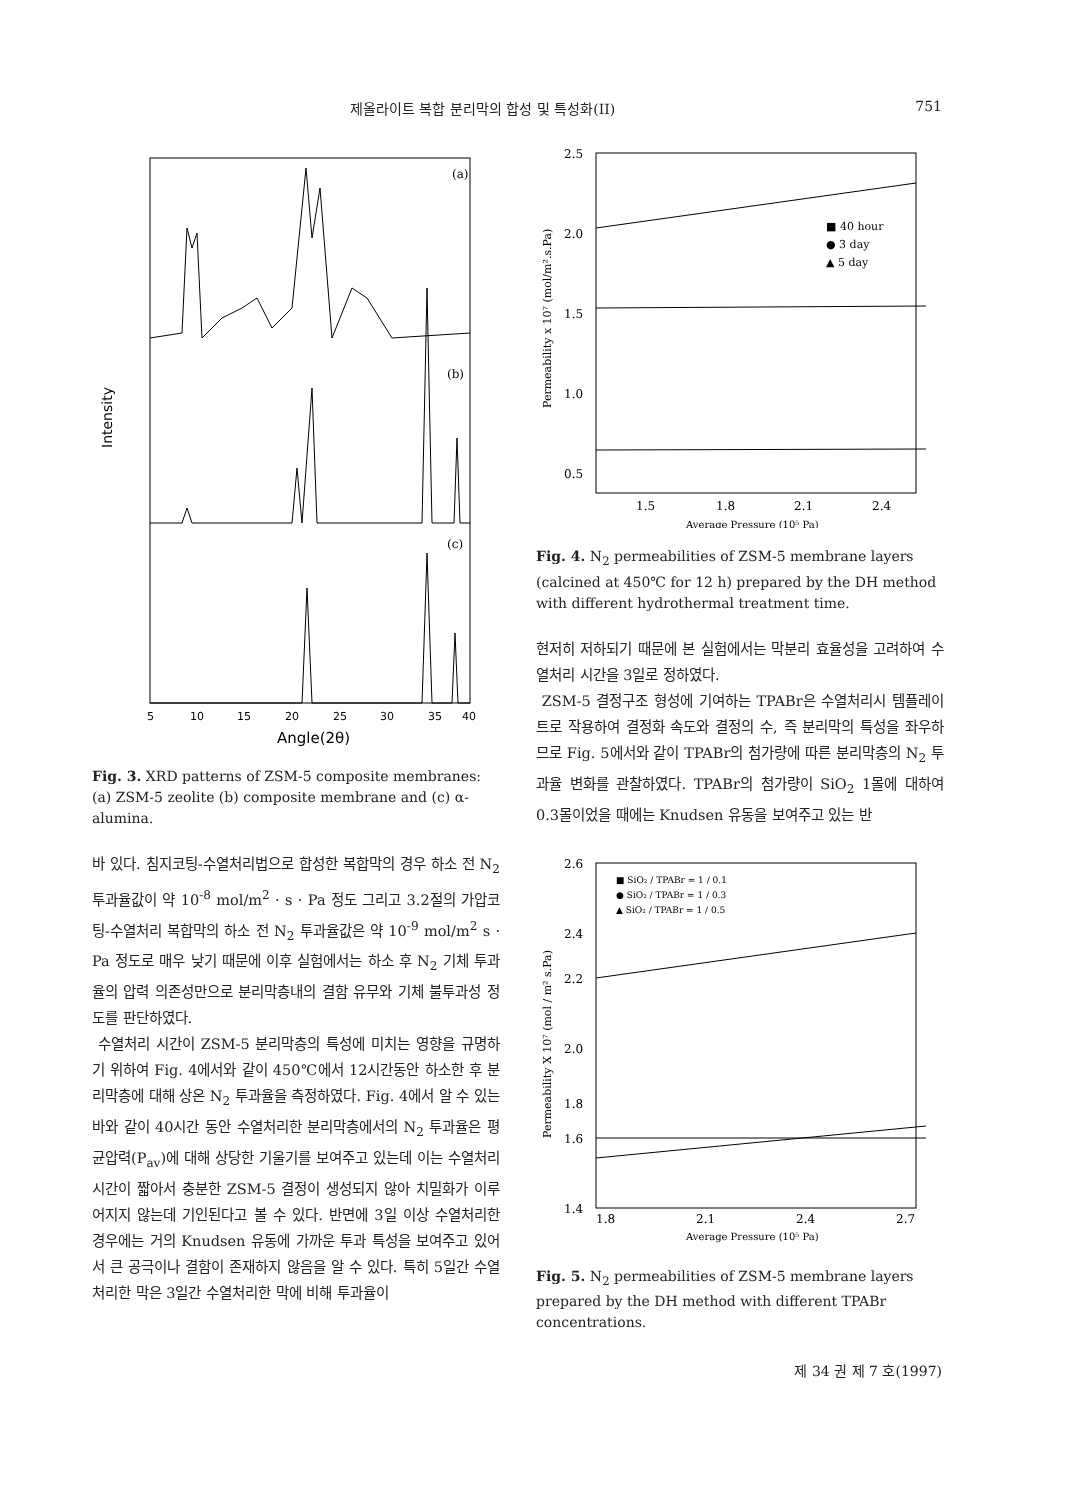제올라이트 복합 분리막의 합성 및 특성화(II) 751
(a)
(b)
(c)
Intensity
5
10
15
20
25
30
35
40
Angle(2θ)
Fig. 3. XRD patterns of ZSM-5 composite membranes: (a) ZSM-5 zeolite (b) composite membrane and (c) α-alumina.
바 있다. 침지코팅-수열처리법으로 합성한 복합막의 경우 하소 전 N<sub>2</sub> 투과율값이 약 10<sup>-8</sup> mol/m<sup>2</sup> · s · Pa 정도 그리고 3.2절의 가압코팅-수열처리 복합막의 하소 전 N<sub>2</sub> 투과율값은 약 10<sup>-9</sup> mol/m<sup>2</sup> s · Pa 정도로 매우 낮기 때문에 이후 실험에서는 하소 후 N<sub>2</sub> 기체 투과율의 압력 의존성만으로 분리막층내의 결함 유무와 기체 불투과성 정도를 판단하였다.
수열처리 시간이 ZSM-5 분리막층의 특성에 미치는 영향을 규명하기 위하여 Fig. 4에서와 같이 450℃에서 12시간동안 하소한 후 분리막층에 대해 상온 N<sub>2</sub> 투과율을 측정하였다. Fig. 4에서 알 수 있는 바와 같이 40시간 동안 수열처리한 분리막층에서의 N<sub>2</sub> 투과율은 평균압력(P<sub>av</sub>)에 대해 상당한 기울기를 보여주고 있는데 이는 수열처리 시간이 짧아서 충분한 ZSM-5 결정이 생성되지 않아 치밀화가 이루어지지 않는데 기인된다고 볼 수 있다. 반면에 3일 이상 수열처리한 경우에는 거의 Knudsen 유동에 가까운 투과 특성을 보여주고 있어서 큰 공극이나 결함이 존재하지 않음을 알 수 있다. 특히 5일간 수열처리한 막은 3일간 수열처리한 막에 비해 투과율이
2.5
2.0
1.5
1.0
0.5
1.5
1.8
2.1
2.4
■ 40 hour
● 3 day
▲ 5 day
Permeability x 10⁷ (mol/m².s.Pa)
Average Pressure (10⁵ Pa)
Fig. 4. N<sub>2</sub> permeabilities of ZSM-5 membrane layers (calcined at 450℃ for 12 h) prepared by the DH method with different hydrothermal treatment time.
현저히 저하되기 때문에 본 실험에서는 막분리 효율성을 고려하여 수열처리 시간을 3일로 정하였다.
ZSM-5 결정구조 형성에 기여하는 TPABr은 수열처리시 템플레이트로 작용하여 결정화 속도와 결정의 수, 즉 분리막의 특성을 좌우하므로 Fig. 5에서와 같이 TPABr의 첨가량에 따른 분리막층의 N<sub>2</sub> 투과율 변화를 관찰하였다. TPABr의 첨가량이 SiO<sub>2</sub> 1몰에 대하여 0.3몰이었을 때에는 Knudsen 유동을 보여주고 있는 반
2.6
2.4
2.2
2.0
1.8
1.6
1.4
1.8
2.1
2.4
2.7
■ SiO₂ / TPABr = 1 / 0.1
● SiO₂ / TPABr = 1 / 0.3
▲ SiO₂ / TPABr = 1 / 0.5
Permeability X 10⁷ (mol / m² s.Pa)
Average Pressure (10⁵ Pa)
Fig. 5. N<sub>2</sub> permeabilities of ZSM-5 membrane layers prepared by the DH method with different TPABr concentrations.
제 34 권 제 7 호(1997)